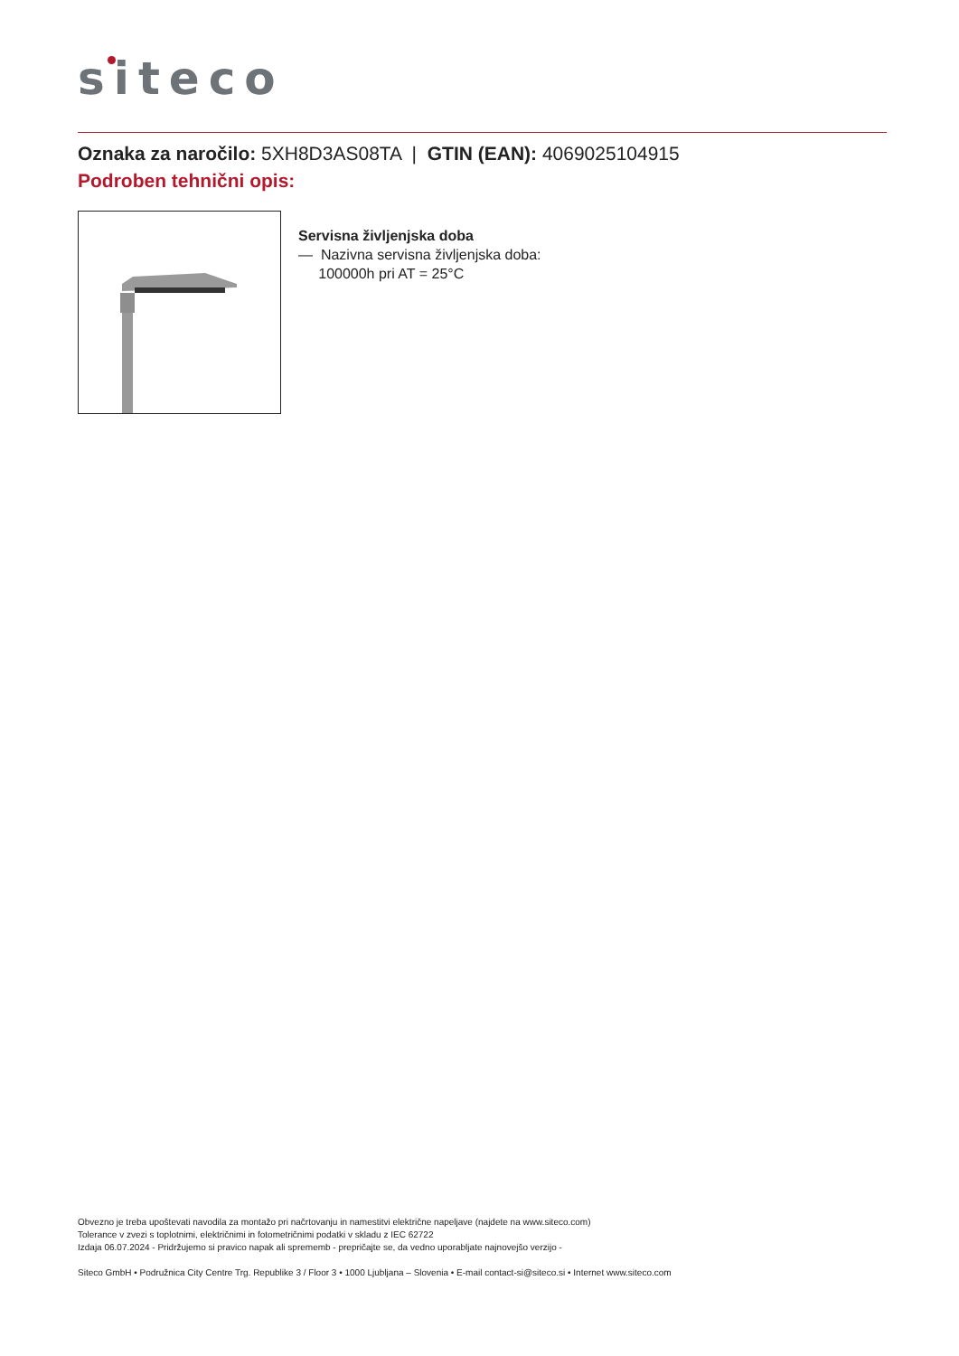siteco
Oznaka za naročilo: 5XH8D3AS08TA | GTIN (EAN): 4069025104915
Podroben tehnični opis:
Servisna življenjska doba
— Nazivna servisna življenjska doba:
100000h pri AT = 25°C
Obvezno je treba upoštevati navodila za montažo pri načrtovanju in namestitvi električne napeljave (najdete na www.siteco.com)
Tolerance v zvezi s toplotnimi, električnimi in fotometričnimi podatki v skladu z IEC 62722
Izdaja 06.07.2024 - Pridržujemo si pravico napak ali sprememb - prepričajte se, da vedno uporabljate najnovejšo verzijo -
Siteco GmbH • Podružnica City Centre Trg. Republike 3 / Floor 3 • 1000 Ljubljana – Slovenia • E-mail contact-si@siteco.si • Internet www.siteco.com